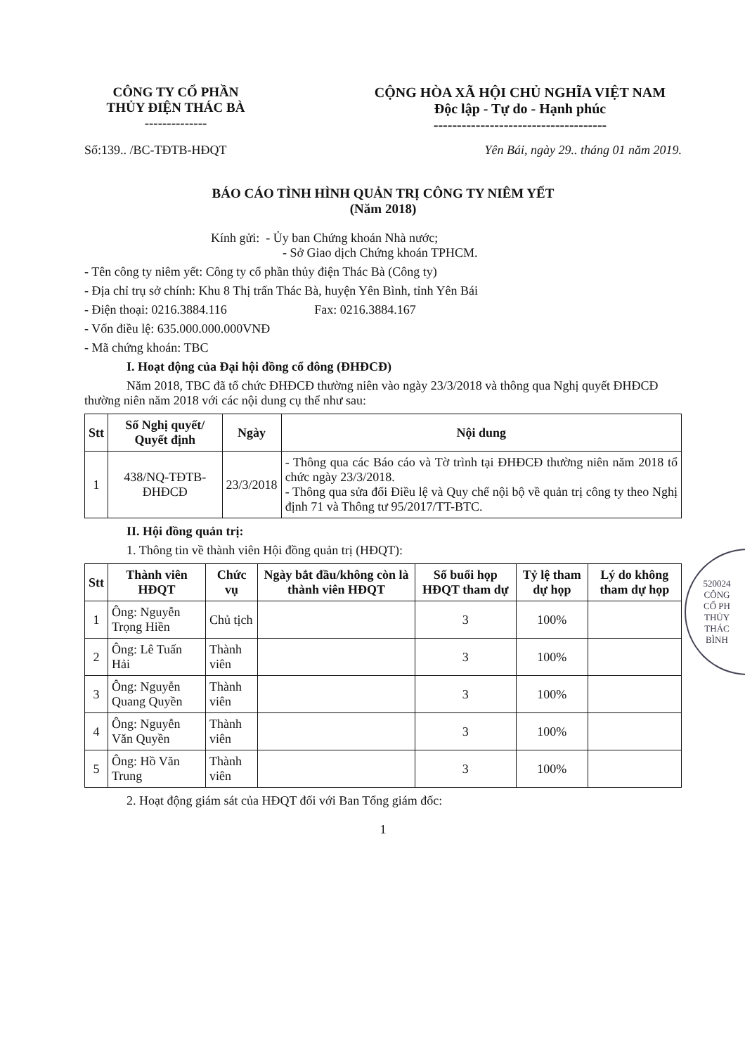CÔNG TY CỔ PHẦN
THỦY ĐIỆN THÁC BÀ
--------------
CỘNG HÒA XÃ HỘI CHỦ NGHĨA VIỆT NAM
Độc lập - Tự do - Hạnh phúc
-------------------------------------
Số:139.. /BC-TĐTB-HĐQT Yên Bái, ngày 29.. tháng 01 năm 2019.
BÁO CÁO TÌNH HÌNH QUẢN TRỊ CÔNG TY NIÊM YẾT
(Năm 2018)
Kính gửi: - Ủy ban Chứng khoán Nhà nước;
- Sở Giao dịch Chứng khoán TPHCM.
- Tên công ty niêm yết: Công ty cổ phần thủy điện Thác Bà (Công ty)
- Địa chỉ trụ sở chính: Khu 8 Thị trấn Thác Bà, huyện Yên Bình, tỉnh Yên Bái
- Điện thoại: 0216.3884.116 Fax: 0216.3884.167
- Vốn điều lệ: 635.000.000.000VNĐ
- Mã chứng khoán: TBC
I. Hoạt động của Đại hội đồng cổ đông (ĐHĐCĐ)
Năm 2018, TBC đã tổ chức ĐHĐCĐ thường niên vào ngày 23/3/2018 và thông qua Nghị quyết ĐHĐCĐ thường niên năm 2018 với các nội dung cụ thể như sau:
| Stt | Số Nghị quyết/ Quyết định | Ngày | Nội dung |
| --- | --- | --- | --- |
| 1 | 438/NQ-TĐTB-ĐHĐCĐ | 23/3/2018 | - Thông qua các Báo cáo và Tờ trình tại ĐHĐCĐ thường niên năm 2018 tổ chức ngày 23/3/2018. - Thông qua sửa đổi Điều lệ và Quy chế nội bộ về quản trị công ty theo Nghị định 71 và Thông tư 95/2017/TT-BTC. |
II. Hội đồng quản trị:
1. Thông tin về thành viên Hội đồng quản trị (HĐQT):
| Stt | Thành viên HĐQT | Chức vụ | Ngày bắt đầu/không còn là thành viên HĐQT | Số buổi họp HĐQT tham dự | Tỷ lệ tham dự họp | Lý do không tham dự họp |
| --- | --- | --- | --- | --- | --- | --- |
| 1 | Ông: Nguyễn Trọng Hiền | Chủ tịch | | 3 | 100% | |
| 2 | Ông: Lê Tuấn Hải | Thành viên | | 3 | 100% | |
| 3 | Ông: Nguyễn Quang Quyền | Thành viên | | 3 | 100% | |
| 4 | Ông: Nguyễn Văn Quyền | Thành viên | | 3 | 100% | |
| 5 | Ông: Hồ Văn Trung | Thành viên | | 3 | 100% | |
2. Hoạt động giám sát của HĐQT đối với Ban Tổng giám đốc:
1
520024
CÔNG
CỔ PH
THỦY
THÁC
BÌNH